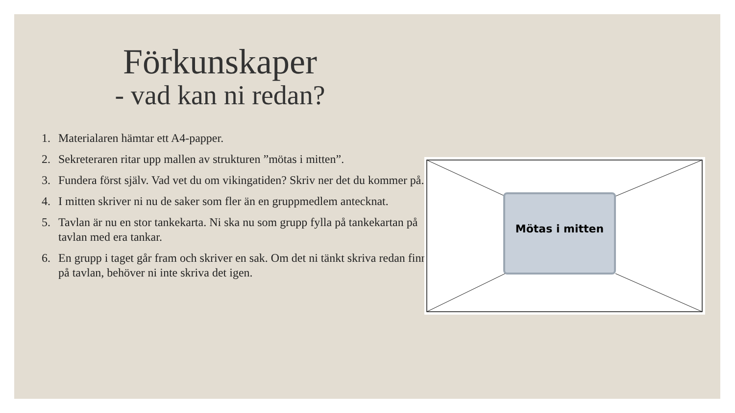Förkunskaper
- vad kan ni redan?
1. Materialaren hämtar ett A4-papper.
2. Sekreteraren ritar upp mallen av strukturen ”mötas i mitten”.
3. Fundera först själv. Vad vet du om vikingatiden? Skriv ner det du kommer på.
4. I mitten skriver ni nu de saker som fler än en gruppmedlem antecknat.
5. Tavlan är nu en stor tankekarta. Ni ska nu som grupp fylla på tankekartan på tavlan med era tankar.
6. En grupp i taget går fram och skriver en sak. Om det ni tänkt skriva redan finns på tavlan, behöver ni inte skriva det igen.
Mötas i mitten